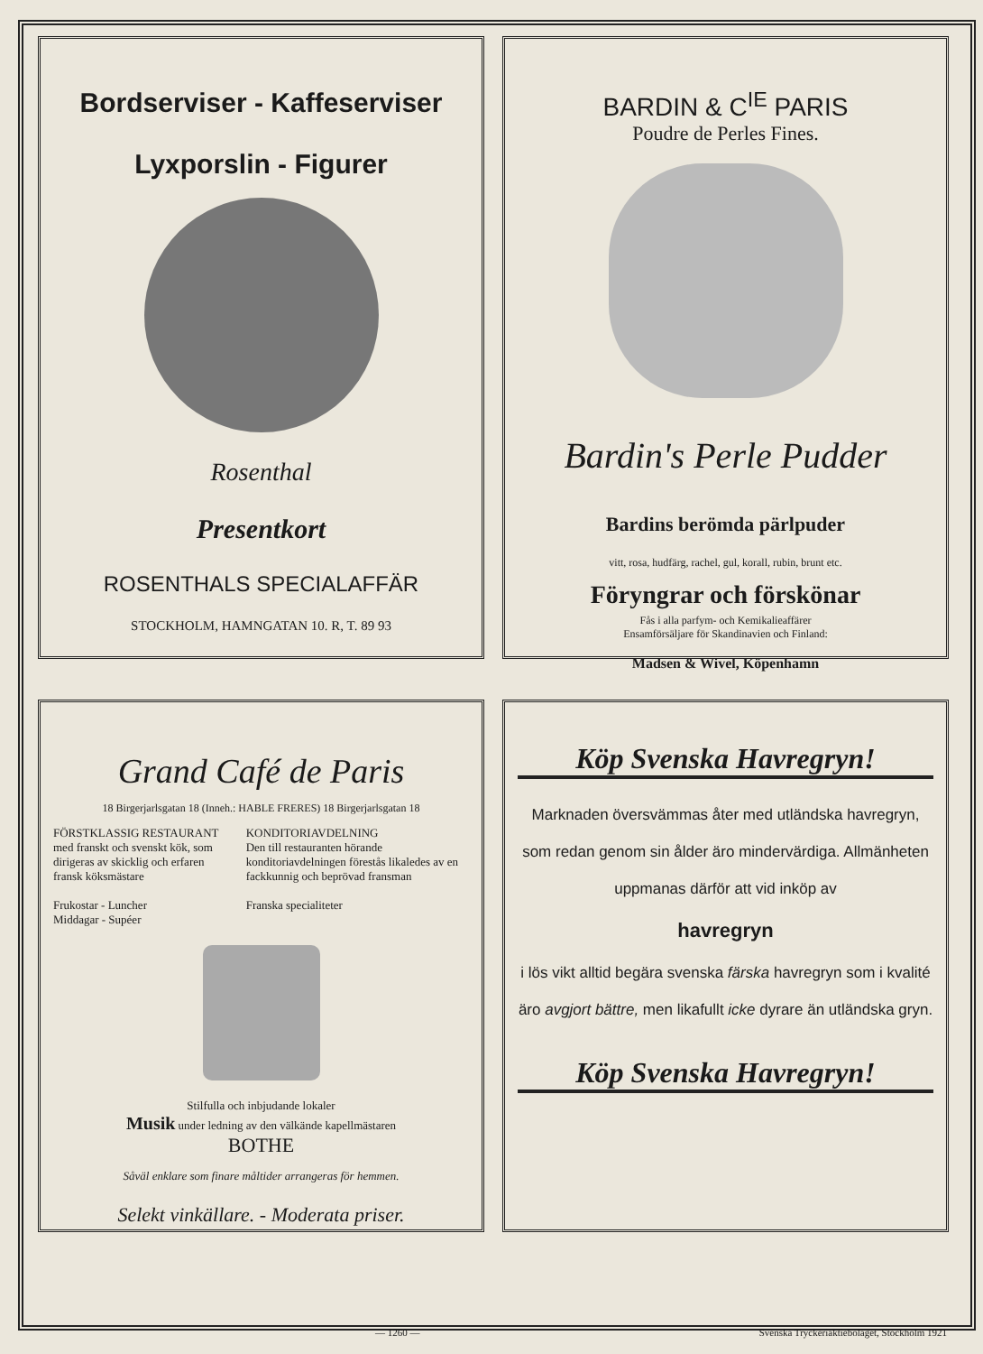Bordserviser - Kaffeserviser
Lyxporslin - Figurer
Rosenthal
Presentkort
ROSENTHALS SPECIALAFFÄR
STOCKHOLM, HAMNGATAN 10. R, T. 89 93
BARDIN & C<sup>IE</sup> PARIS
Poudre de Perles Fines.
Bardin's Perle Pudder
Bardins berömda pärlpuder
vitt, rosa, hudfärg, rachel, gul, korall, rubin, brunt etc.
Föryngrar och förskönar
Fås i alla parfym- och Kemikalieaffärer
Ensamförsäljare för Skandinavien och Finland:
Madsen & Wivel, Köpenhamn
Grand Café de Paris
18 Birgerjarlsgatan 18 (Inneh.: HABLE FRERES) 18 Birgerjarlsgatan 18
FÖRSTKLASSIG RESTAURANT
med franskt och svenskt kök, som dirigeras av skicklig och erfaren fransk köksmästare
Frukostar - Luncher
Middagar - Supéer
KONDITORIAVDELNING
Den till restauranten hörande konditoriavdelningen förestås likaledes av en fackkunnig och beprövad fransman
Franska specialiteter
Stilfulla och inbjudande lokaler
Musik under ledning av den välkände kapellmästaren
BOTHE
Såväl enklare som finare måltider arrangeras för hemmen.
Selekt vinkällare. - Moderata priser.
Köp Svenska Havregryn!
Marknaden översvämmas åter med utländska havregryn, som redan genom sin ålder äro mindervärdiga. Allmänheten uppmanas därför att vid inköp av
havregryn
i lös vikt alltid begära svenska färska havregryn som i kvalité äro avgjort bättre, men likafullt icke dyrare än utländska gryn.
Köp Svenska Havregryn!
— 1260 — Svenska Tryckeriaktiebolaget, Stockholm 1921